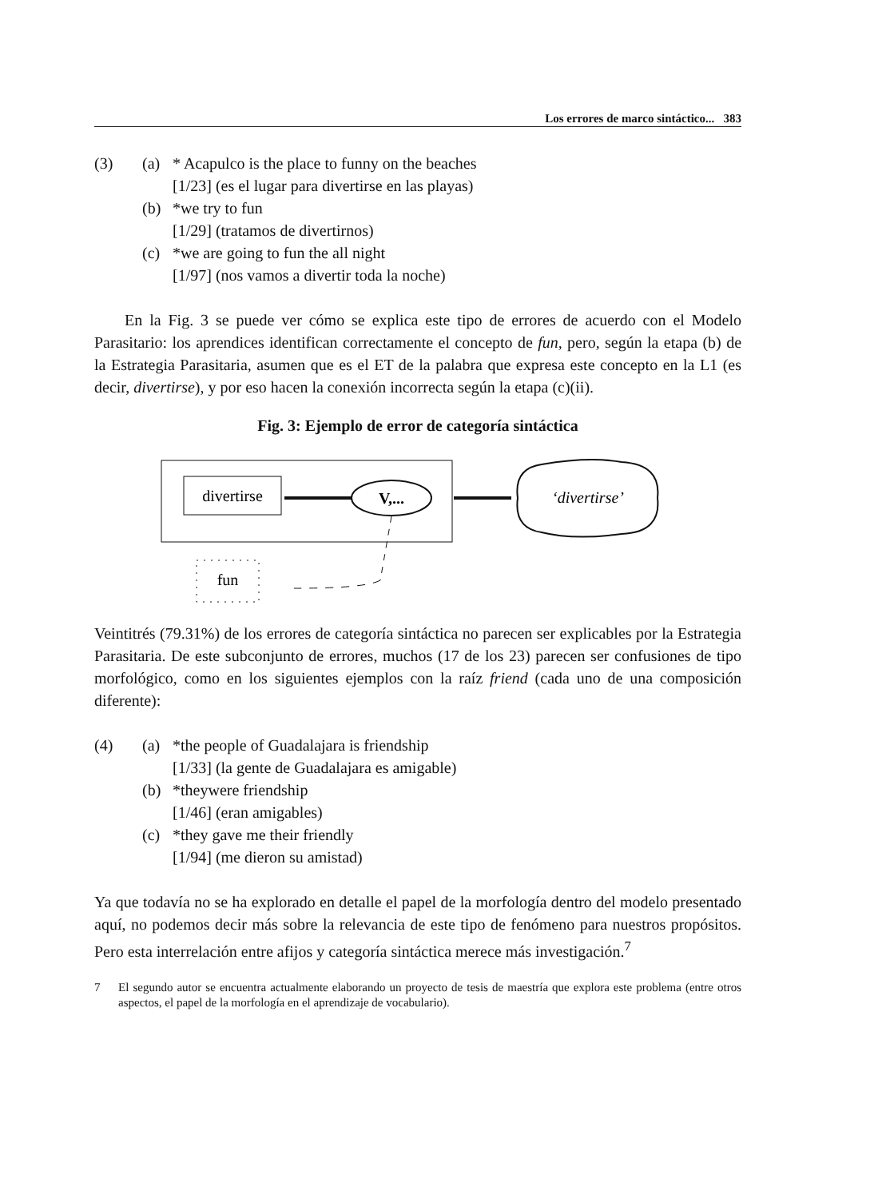Los errores de marco sintáctico... 383
(3)
(a)
* Acapulco is the place to funny on the beaches
[1/23] (es el lugar para divertirse en las playas)
(b)
*we try to fun
[1/29] (tratamos de divertirnos)
(c)
*we are going to fun the all night
[1/97] (nos vamos a divertir toda la noche)
En la Fig. 3 se puede ver cómo se explica este tipo de errores de acuerdo con el Modelo Parasitario: los aprendices identifican correctamente el concepto de fun, pero, según la etapa (b) de la Estrategia Parasitaria, asumen que es el ET de la palabra que expresa este concepto en la L1 (es decir, divertirse), y por eso hacen la conexión incorrecta según la etapa (c)(ii).
Fig. 3: Ejemplo de error de categoría sintáctica
divertirse
V,...
‘divertirse’
fun
Veintitrés (79.31%) de los errores de categoría sintáctica no parecen ser explicables por la Estrategia Parasitaria. De este subconjunto de errores, muchos (17 de los 23) parecen ser confusiones de tipo morfológico, como en los siguientes ejemplos con la raíz friend (cada uno de una composición diferente):
(4)
(a)
*the people of Guadalajara is friendship
[1/33] (la gente de Guadalajara es amigable)
(b)
*theywere friendship
[1/46] (eran amigables)
(c)
*they gave me their friendly
[1/94] (me dieron su amistad)
Ya que todavía no se ha explorado en detalle el papel de la morfología dentro del modelo presentado aquí, no podemos decir más sobre la relevancia de este tipo de fenómeno para nuestros propósitos. Pero esta interrelación entre afijos y categoría sintáctica merece más investigación.<sup>7</sup>
7
El segundo autor se encuentra actualmente elaborando un proyecto de tesis de maestría que explora este problema (entre otros aspectos, el papel de la morfología en el aprendizaje de vocabulario).